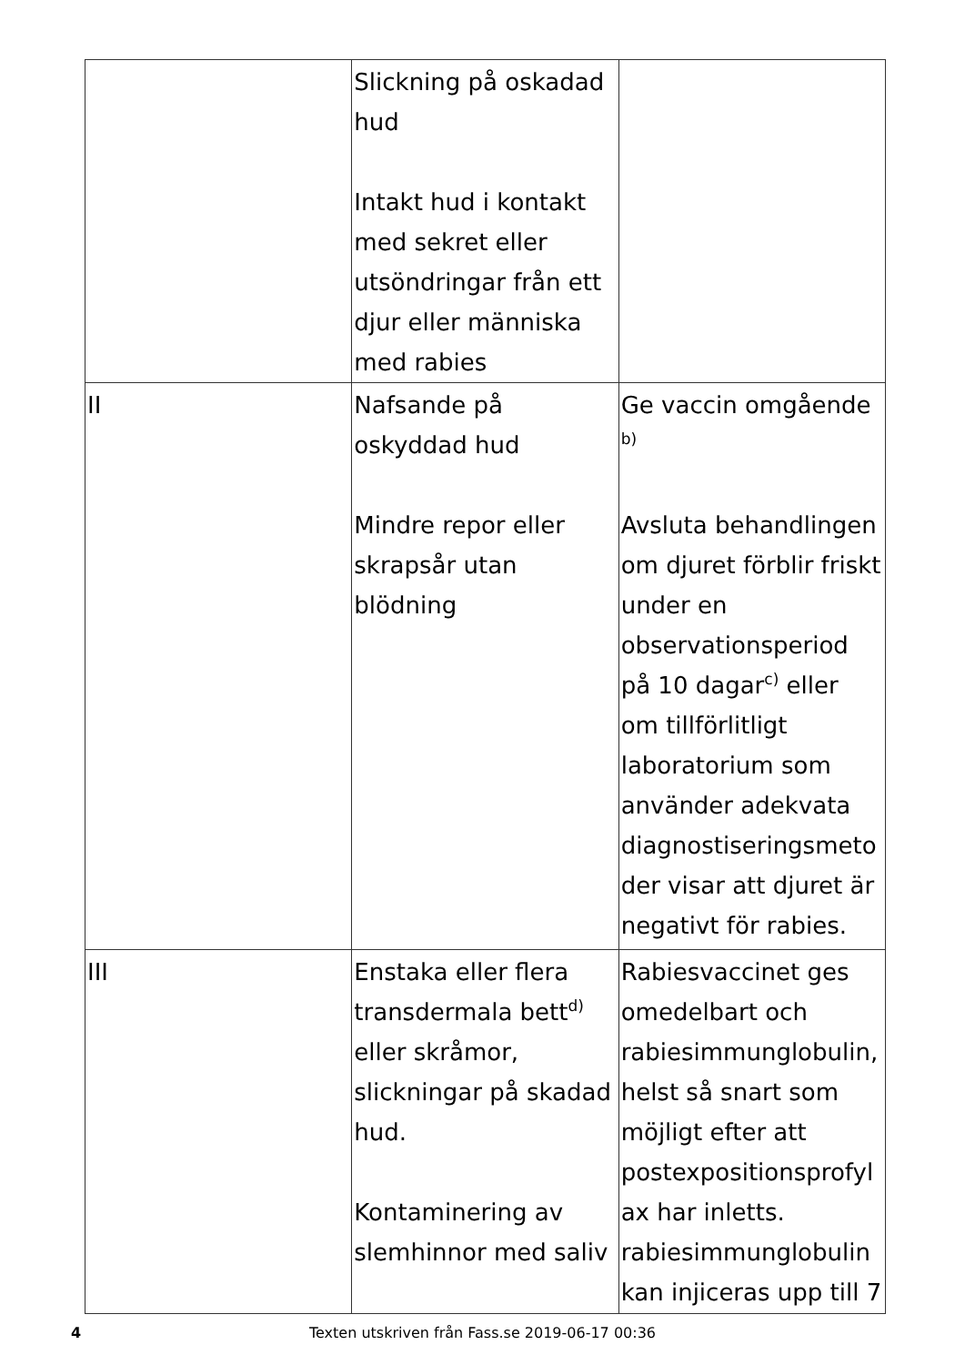| | Slickning på oskadad hud Intakt hud i kontakt med sekret eller utsöndringar från ett djur eller människa med rabies | |
| II | Nafsande på oskyddad hud Mindre repor eller skrapsår utan blödning | Ge vaccin omgående <sup>b)</sup> Avsluta behandlingen om djuret förblir friskt under en observationsperiod på 10 dagar<sup>c)</sup> eller om tillförlitligt laboratorium som använder adekvata diagnostiseringsmetoder visar att djuret är negativt för rabies. |
| III | Enstaka eller flera transdermala bett<sup>d)</sup> eller skråmor, slickningar på skadad hud. Kontaminering av slemhinnor med saliv | Rabiesvaccinet ges omedelbart och rabiesimmunglobulin, helst så snart som möjligt efter att postexpositionsprofylax har inletts. rabiesimmunglobulin kan injiceras upp till 7 |
4
Texten utskriven från Fass.se 2019-06-17 00:36